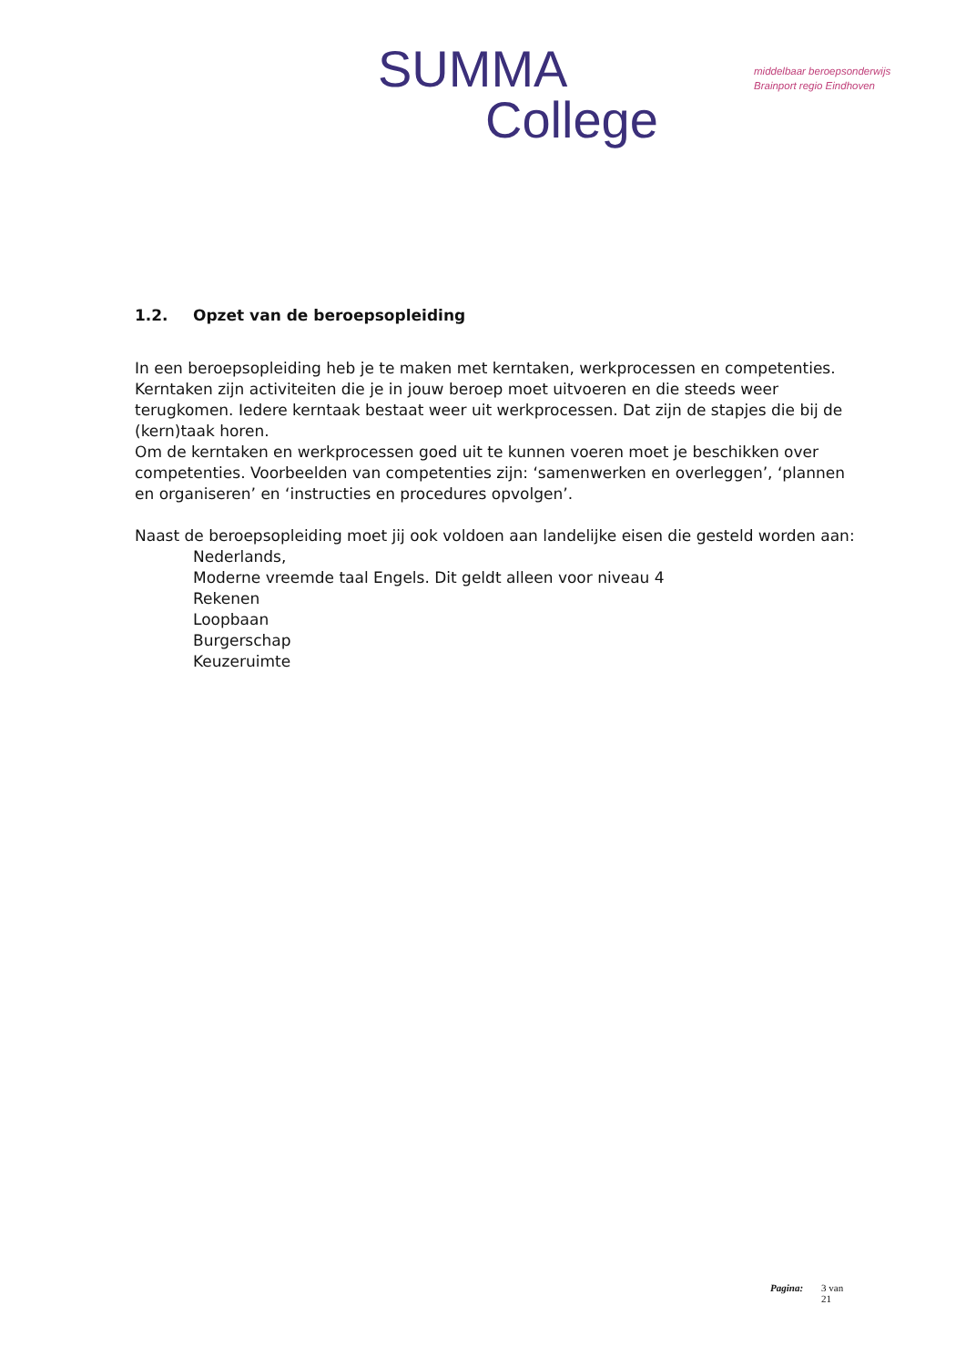SUMMA
College
middelbaar beroepsonderwijs
Brainport regio Eindhoven
1.2. Opzet van de beroepsopleiding
In een beroepsopleiding heb je te maken met kerntaken, werkprocessen en competenties. Kerntaken zijn activiteiten die je in jouw beroep moet uitvoeren en die steeds weer terugkomen. Iedere kerntaak bestaat weer uit werkprocessen. Dat zijn de stapjes die bij de (kern)taak horen.
Om de kerntaken en werkprocessen goed uit te kunnen voeren moet je beschikken over competenties. Voorbeelden van competenties zijn: ‘samenwerken en overleggen’, ‘plannen en organiseren’ en ‘instructies en procedures opvolgen’.
Naast de beroepsopleiding moet jij ook voldoen aan landelijke eisen die gesteld worden aan:
Nederlands,
Moderne vreemde taal Engels. Dit geldt alleen voor niveau 4
Rekenen
Loopbaan
Burgerschap
Keuzeruimte
Pagina: 3 van
21